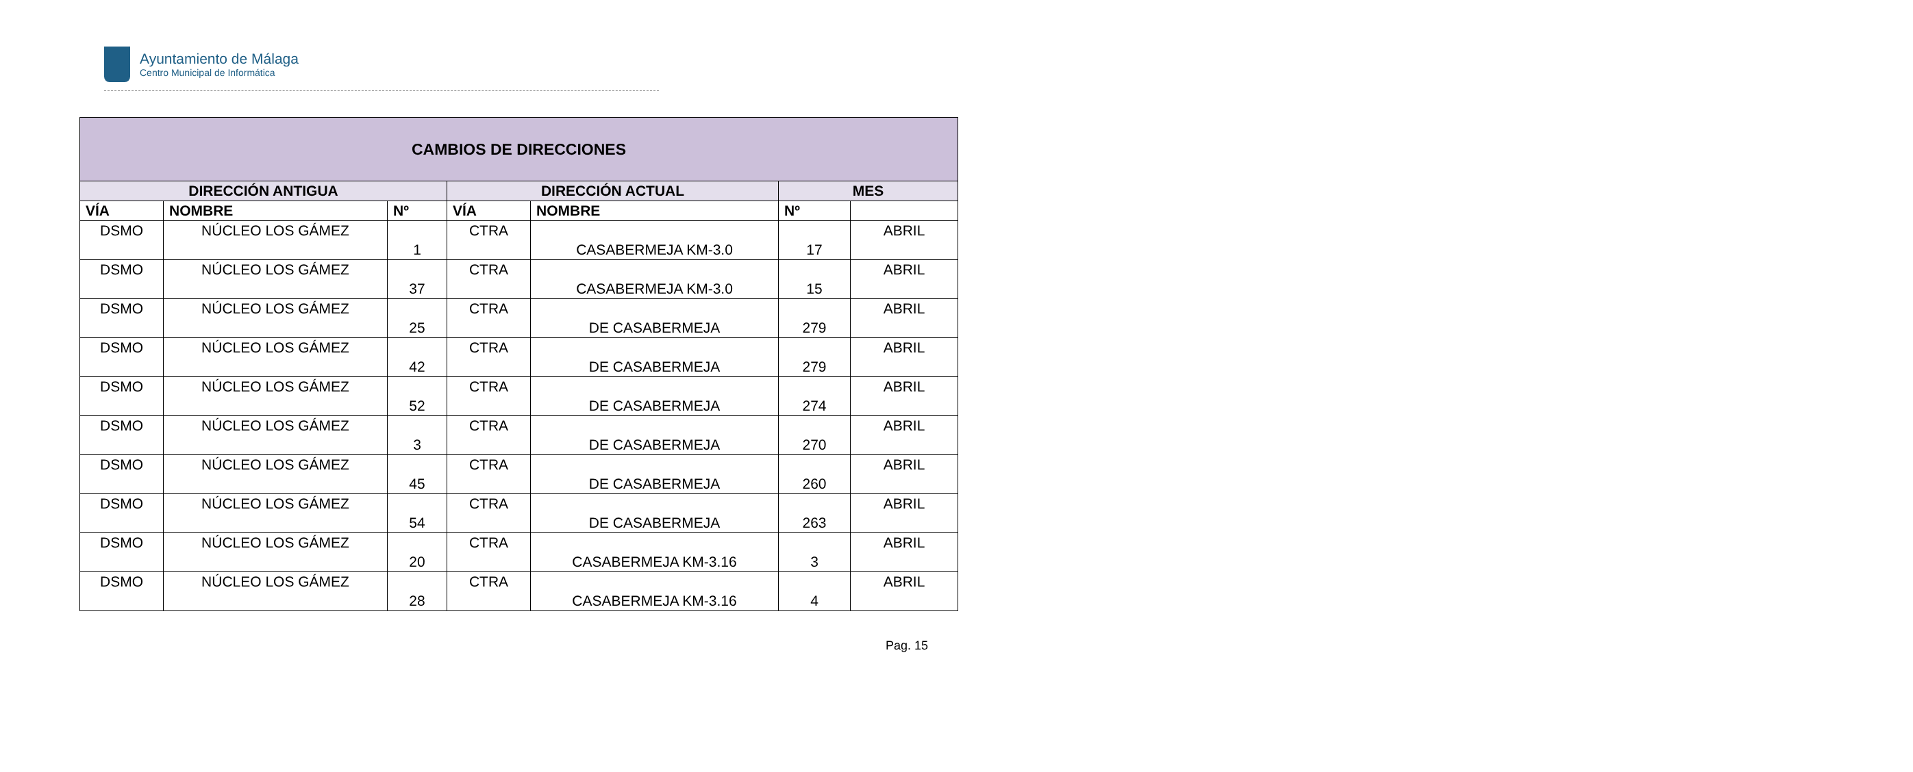Ayuntamiento de Málaga
Centro Municipal de Informática
| CAMBIOS DE DIRECCIONES | | | | | | |
| --- | --- | --- | --- | --- | --- | --- |
| DIRECCIÓN ANTIGUA | | | DIRECCIÓN ACTUAL | | MES | |
| VÍA | NOMBRE | Nº | VÍA | NOMBRE | Nº | |
| DSMO | NÚCLEO LOS GÁMEZ | 1 | CTRA | CASABERMEJA KM-3.0 | 17 | ABRIL |
| DSMO | NÚCLEO LOS GÁMEZ | 37 | CTRA | CASABERMEJA KM-3.0 | 15 | ABRIL |
| DSMO | NÚCLEO LOS GÁMEZ | 25 | CTRA | DE CASABERMEJA | 279 | ABRIL |
| DSMO | NÚCLEO LOS GÁMEZ | 42 | CTRA | DE CASABERMEJA | 279 | ABRIL |
| DSMO | NÚCLEO LOS GÁMEZ | 52 | CTRA | DE CASABERMEJA | 274 | ABRIL |
| DSMO | NÚCLEO LOS GÁMEZ | 3 | CTRA | DE CASABERMEJA | 270 | ABRIL |
| DSMO | NÚCLEO LOS GÁMEZ | 45 | CTRA | DE CASABERMEJA | 260 | ABRIL |
| DSMO | NÚCLEO LOS GÁMEZ | 54 | CTRA | DE CASABERMEJA | 263 | ABRIL |
| DSMO | NÚCLEO LOS GÁMEZ | 20 | CTRA | CASABERMEJA KM-3.16 | 3 | ABRIL |
| DSMO | NÚCLEO LOS GÁMEZ | 28 | CTRA | CASABERMEJA KM-3.16 | 4 | ABRIL |
Pag. 15